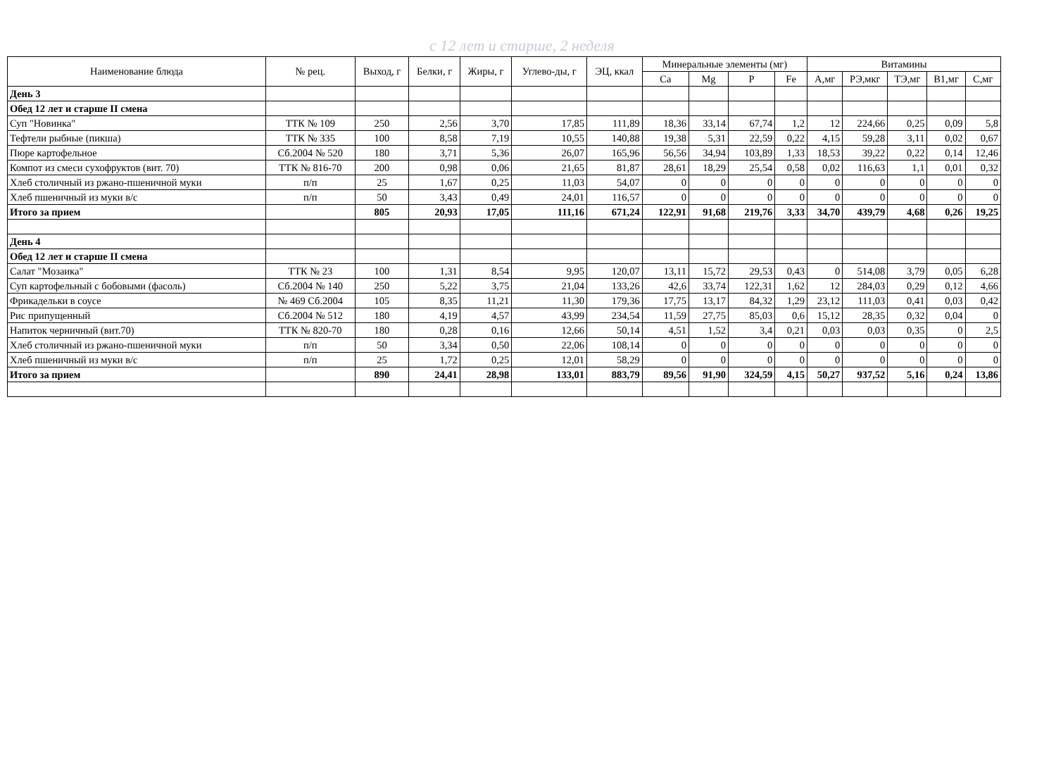с 12 лет и старше, 2 неделя
| Наименование блюда | № рец. | Выход, г | Белки, г | Жиры, г | Углево-ды, г | ЭЦ, ккал | Минеральные элементы (мг) | | | | Витамины | | | | |
| --- | --- | --- | --- | --- | --- | --- | --- | --- | --- | --- | --- | --- | --- | --- | --- |
| | | | | | | | Ca | Mg | P | Fe | А,мг | РЭ,мкг | ТЭ,мг | В1,мг | С,мг |
| День 3 | | | | | | | | | | | | | | | |
| Обед 12 лет и старше II смена | | | | | | | | | | | | | | | |
| Суп "Новинка" | ТТК № 109 | 250 | 2,56 | 3,70 | 17,85 | 111,89 | 18,36 | 33,14 | 67,74 | 1,2 | 12 | 224,66 | 0,25 | 0,09 | 5,8 |
| Тефтели рыбные (пикша) | ТТК № 335 | 100 | 8,58 | 7,19 | 10,55 | 140,88 | 19,38 | 5,31 | 22,59 | 0,22 | 4,15 | 59,28 | 3,11 | 0,02 | 0,67 |
| Пюре картофельное | Сб.2004 № 520 | 180 | 3,71 | 5,36 | 26,07 | 165,96 | 56,56 | 34,94 | 103,89 | 1,33 | 18,53 | 39,22 | 0,22 | 0,14 | 12,46 |
| Компот из смеси сухофруктов (вит. 70) | ТТК № 816-70 | 200 | 0,98 | 0,06 | 21,65 | 81,87 | 28,61 | 18,29 | 25,54 | 0,58 | 0,02 | 116,63 | 1,1 | 0,01 | 0,32 |
| Хлеб столичный из ржано-пшеничной муки | п/п | 25 | 1,67 | 0,25 | 11,03 | 54,07 | 0 | 0 | 0 | 0 | 0 | 0 | 0 | 0 | 0 |
| Хлеб пшеничный из муки в/с | п/п | 50 | 3,43 | 0,49 | 24,01 | 116,57 | 0 | 0 | 0 | 0 | 0 | 0 | 0 | 0 | 0 |
| Итого за прием | | 805 | 20,93 | 17,05 | 111,16 | 671,24 | 122,91 | 91,68 | 219,76 | 3,33 | 34,70 | 439,79 | 4,68 | 0,26 | 19,25 |
| День 4 | | | | | | | | | | | | | | | |
| Обед 12 лет и старше II смена | | | | | | | | | | | | | | | |
| Салат "Мозаика" | ТТК № 23 | 100 | 1,31 | 8,54 | 9,95 | 120,07 | 13,11 | 15,72 | 29,53 | 0,43 | 0 | 514,08 | 3,79 | 0,05 | 6,28 |
| Суп картофельный с бобовыми (фасоль) | Сб.2004 № 140 | 250 | 5,22 | 3,75 | 21,04 | 133,26 | 42,6 | 33,74 | 122,31 | 1,62 | 12 | 284,03 | 0,29 | 0,12 | 4,66 |
| Фрикадельки в соусе | № 469 Сб.2004 | 105 | 8,35 | 11,21 | 11,30 | 179,36 | 17,75 | 13,17 | 84,32 | 1,29 | 23,12 | 111,03 | 0,41 | 0,03 | 0,42 |
| Рис припущенный | Сб.2004 № 512 | 180 | 4,19 | 4,57 | 43,99 | 234,54 | 11,59 | 27,75 | 85,03 | 0,6 | 15,12 | 28,35 | 0,32 | 0,04 | 0 |
| Напиток черничный (вит.70) | ТТК № 820-70 | 180 | 0,28 | 0,16 | 12,66 | 50,14 | 4,51 | 1,52 | 3,4 | 0,21 | 0,03 | 0,03 | 0,35 | 0 | 2,5 |
| Хлеб столичный из ржано-пшеничной муки | п/п | 50 | 3,34 | 0,50 | 22,06 | 108,14 | 0 | 0 | 0 | 0 | 0 | 0 | 0 | 0 | 0 |
| Хлеб пшеничный из муки в/с | п/п | 25 | 1,72 | 0,25 | 12,01 | 58,29 | 0 | 0 | 0 | 0 | 0 | 0 | 0 | 0 | 0 |
| Итого за прием | | 890 | 24,41 | 28,98 | 133,01 | 883,79 | 89,56 | 91,90 | 324,59 | 4,15 | 50,27 | 937,52 | 5,16 | 0,24 | 13,86 |